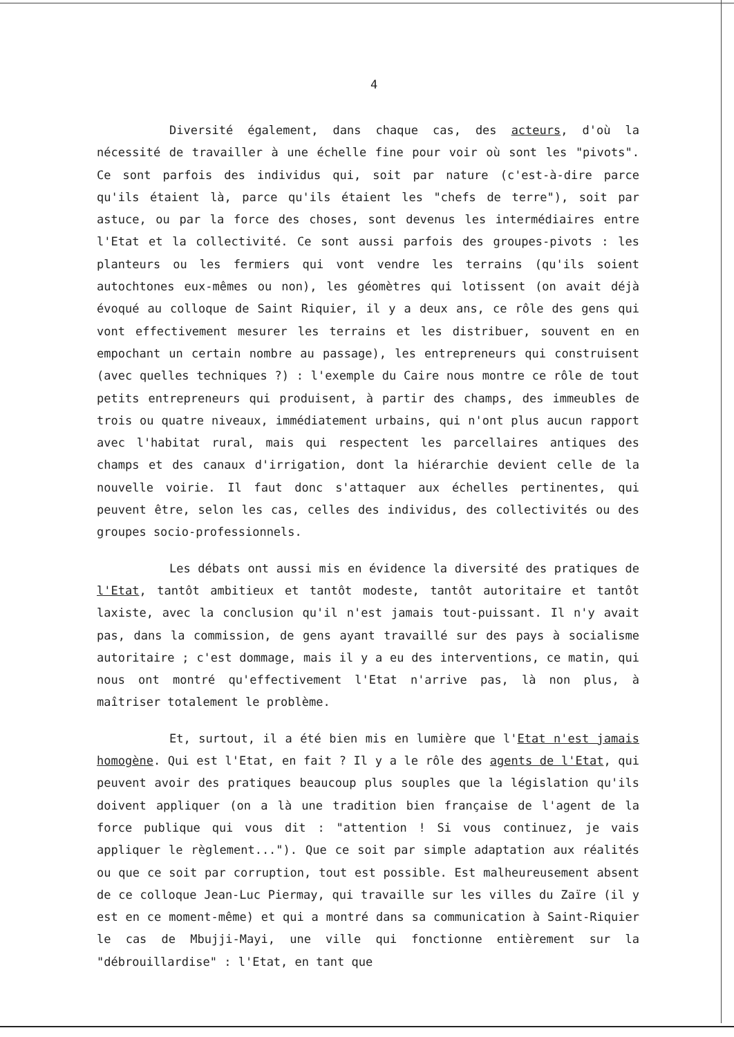4
Diversité également, dans chaque cas, des acteurs, d'où la nécessité de travailler à une échelle fine pour voir où sont les "pivots". Ce sont parfois des individus qui, soit par nature (c'est-à-dire parce qu'ils étaient là, parce qu'ils étaient les "chefs de terre"), soit par astuce, ou par la force des choses, sont devenus les intermédiaires entre l'Etat et la collectivité. Ce sont aussi parfois des groupes-pivots : les planteurs ou les fermiers qui vont vendre les terrains (qu'ils soient autochtones eux-mêmes ou non), les géomètres qui lotissent (on avait déjà évoqué au colloque de Saint Riquier, il y a deux ans, ce rôle des gens qui vont effectivement mesurer les terrains et les distribuer, souvent en en empochant un certain nombre au passage), les entrepreneurs qui construisent (avec quelles techniques ?) : l'exemple du Caire nous montre ce rôle de tout petits entrepreneurs qui produisent, à partir des champs, des immeubles de trois ou quatre niveaux, immédiatement urbains, qui n'ont plus aucun rapport avec l'habitat rural, mais qui respectent les parcellaires antiques des champs et des canaux d'irrigation, dont la hiérarchie devient celle de la nouvelle voirie. Il faut donc s'attaquer aux échelles pertinentes, qui peuvent être, selon les cas, celles des individus, des collectivités ou des groupes socio-professionnels.
Les débats ont aussi mis en évidence la diversité des pratiques de l'Etat, tantôt ambitieux et tantôt modeste, tantôt autoritaire et tantôt laxiste, avec la conclusion qu'il n'est jamais tout-puissant. Il n'y avait pas, dans la commission, de gens ayant travaillé sur des pays à socialisme autoritaire ; c'est dommage, mais il y a eu des interventions, ce matin, qui nous ont montré qu'effectivement l'Etat n'arrive pas, là non plus, à maîtriser totalement le problème.
Et, surtout, il a été bien mis en lumière que l'Etat n'est jamais homogène. Qui est l'Etat, en fait ? Il y a le rôle des agents de l'Etat, qui peuvent avoir des pratiques beaucoup plus souples que la législation qu'ils doivent appliquer (on a là une tradition bien française de l'agent de la force publique qui vous dit : "attention ! Si vous continuez, je vais appliquer le règlement..."). Que ce soit par simple adaptation aux réalités ou que ce soit par corruption, tout est possible. Est malheureusement absent de ce colloque Jean-Luc Piermay, qui travaille sur les villes du Zaïre (il y est en ce moment-même) et qui a montré dans sa communication à Saint-Riquier le cas de Mbujji-Mayi, une ville qui fonctionne entièrement sur la "débrouillardise" : l'Etat, en tant que